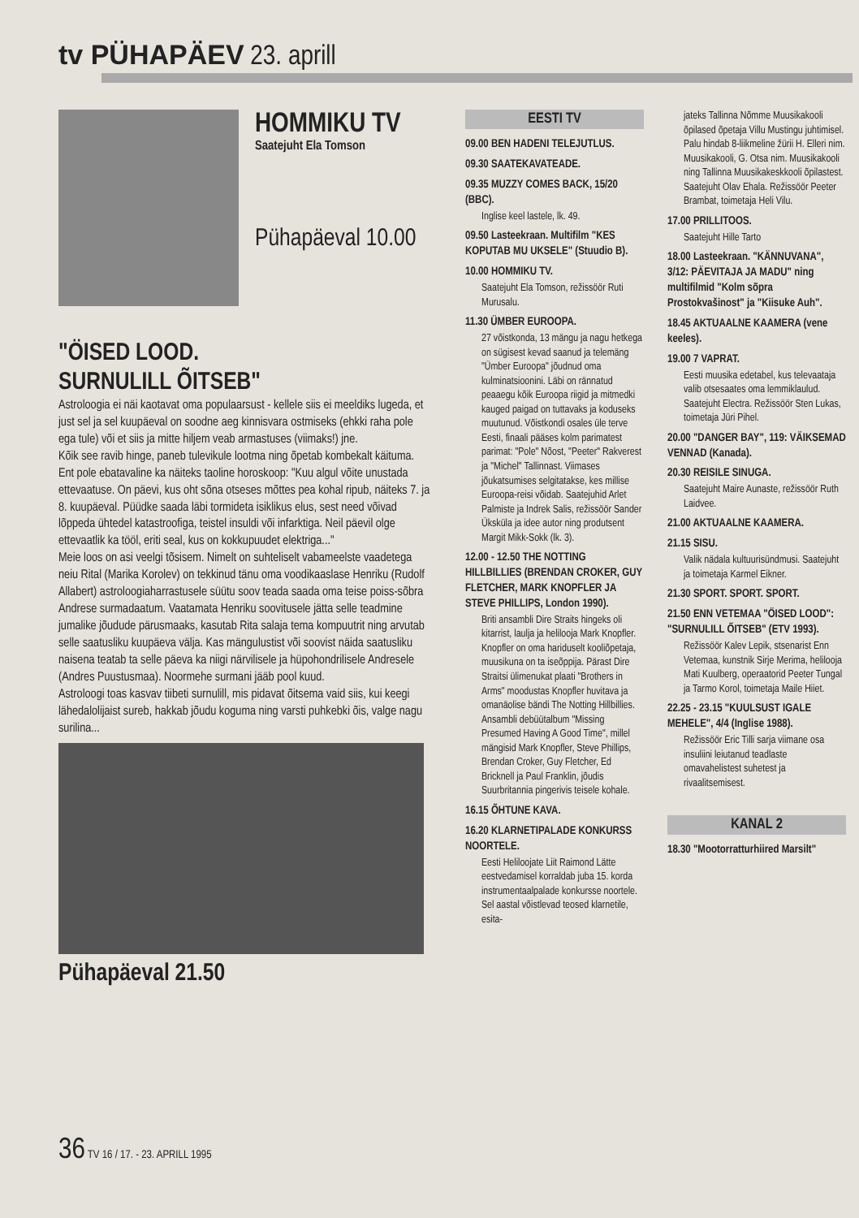tv PÜHAPÄEV 23. aprill
HOMMIKU TV
Saatejuht Ela Tomson
Pühapäeval 10.00
"ÖISED LOOD.
SURNULILL ÕITSEB"
Astroloogia ei näi kaotavat oma populaarsust - kellele siis ei meeldiks lugeda, et just sel ja sel kuupäeval on soodne aeg kinnisvara ostmiseks (ehkki raha pole ega tule) või et siis ja mitte hiljem veab armastuses (viimaks!) jne.
Kõik see ravib hinge, paneb tulevikule lootma ning õpetab kombekalt käituma. Ent pole ebatavaline ka näiteks taoline horoskoop: "Kuu algul võite unustada ettevaatuse. On päevi, kus oht sõna otseses mõttes pea kohal ripub, näiteks 7. ja 8. kuupäeval. Püüdke saada läbi tormideta isiklikus elus, sest need võivad lõppeda ühtedel katastroofiga, teistel insuldi või infarktiga. Neil päevil olge ettevaatlik ka tööl, eriti seal, kus on kokkupuudet elektriga..."
Meie loos on asi veelgi tõsisem. Nimelt on suhteliselt vabameelste vaadetega neiu Rital (Marika Korolev) on tekkinud tänu oma voodikaaslase Henriku (Rudolf Allabert) astroloogiaharrastusele süütu soov teada saada oma teise poiss-sõbra Andrese surmadaatum. Vaatamata Henriku soovitusele jätta selle teadmine jumalike jõudude pärusmaaks, kasutab Rita salaja tema kompuutrit ning arvutab selle saatusliku kuupäeva välja. Kas mängulustist või soovist näida saatusliku naisena teatab ta selle päeva ka niigi närvilisele ja hüpohondrilisele Andresele (Andres Puustusmaa). Noormehe surmani jääb pool kuud.
Astroloogi toas kasvav tiibeti surnulill, mis pidavat õitsema vaid siis, kui keegi lähedalolijaist sureb, hakkab jõudu koguma ning varsti puhkebki õis, valge nagu surilina...
Pühapäeval 21.50
EESTI TV
09.00 BEN HADENI TELEJUTLUS.
09.30 SAATEKAVATEADE.
09.35 MUZZY COMES BACK, 15/20 (BBC).
Inglise keel lastele, lk. 49.
09.50 Lasteekraan. Multifilm "KES KOPUTAB MU UKSELE" (Stuudio B).
10.00 HOMMIKU TV.
Saatejuht Ela Tomson, režissöör Ruti Murusalu.
11.30 ÜMBER EUROOPA.
27 võistkonda, 13 mängu ja nagu hetkega on sügisest kevad saanud ja telemäng "Ümber Euroopa" jõudnud oma kulminatsioonini. Läbi on rännatud peaaegu kõik Euroopa riigid ja mitmedki kauged paigad on tuttavaks ja koduseks muutunud. Võistkondi osales üle terve Eesti, finaali pääses kolm parimatest parimat: "Pole" Nõost, "Peeter" Rakverest ja "Michel" Tallinnast. Viimases jõukatsumises selgitatakse, kes millise Euroopa-reisi võidab. Saatejuhid Arlet Palmiste ja Indrek Salis, režissöör Sander Üksküla ja idee autor ning produtsent Margit Mikk-Sokk (lk. 3).
12.00 - 12.50 THE NOTTING HILLBILLIES (BRENDAN CROKER, GUY FLETCHER, MARK KNOPFLER JA STEVE PHILLIPS, London 1990).
Briti ansambli Dire Straits hingeks oli kitarrist, laulja ja helilooja Mark Knopfler. Knopfler on oma hariduselt kooliõpetaja, muusikuna on ta iseõppija. Pärast Dire Straitsi ülimenukat plaati "Brothers in Arms" moodustas Knopfler huvitava ja omanäolise bändi The Notting Hillbillies. Ansambli debüütalbum "Missing Presumed Having A Good Time", millel mängisid Mark Knopfler, Steve Phillips, Brendan Croker, Guy Fletcher, Ed Bricknell ja Paul Franklin, jõudis Suurbritannia pingerivis teisele kohale.
16.15 ÕHTUNE KAVA.
16.20 KLARNETIPALADE KONKURSS NOORTELE.
Eesti Heliloojate Liit Raimond Lätte eestvedamisel korraldab juba 15. korda instrumentaalpalade konkursse noortele. Sel aastal võistlevad teosed klarnetile, esita-
jateks Tallinna Nõmme Muusikakooli õpilased õpetaja Villu Mustingu juhtimisel. Palu hindab 8-liikmeline žürii H. Elleri nim. Muusikakooli, G. Otsa nim. Muusikakooli ning Tallinna Muusikakeskkooli õpilastest. Saatejuht Olav Ehala. Režissöör Peeter Brambat, toimetaja Heli Vilu.
17.00 PRILLITOOS.
Saatejuht Hille Tarto
18.00 Lasteekraan. "KÄNNUVANA", 3/12: PÄEVITAJA JA MADU" ning multifilmid "Kolm sõpra Prostokvašinost" ja "Kiisuke Auh".
18.45 AKTUAALNE KAAMERA (vene keeles).
19.00 7 VAPRAT.
Eesti muusika edetabel, kus televaataja valib otsesaates oma lemmiklaulud. Saatejuht Electra. Režissöör Sten Lukas, toimetaja Jüri Pihel.
20.00 "DANGER BAY", 119: VÄIKSEMAD VENNAD (Kanada).
20.30 REISILE SINUGA.
Saatejuht Maire Aunaste, režissöör Ruth Laidvee.
21.00 AKTUAALNE KAAMERA.
21.15 SISU.
Valik nädala kultuurisündmusi. Saatejuht ja toimetaja Karmel Eikner.
21.30 SPORT. SPORT. SPORT.
21.50 ENN VETEMAA "ÖISED LOOD": "SURNULILL ÕITSEB" (ETV 1993).
Režissöör Kalev Lepik, stsenarist Enn Vetemaa, kunstnik Sirje Merima, helilooja Mati Kuulberg, operaatorid Peeter Tungal ja Tarmo Korol, toimetaja Maile Hiiet.
22.25 - 23.15 "KUULSUST IGALE MEHELE", 4/4 (Inglise 1988).
Režissöör Eric Tilli sarja viimane osa insuliini leiutanud teadlaste omavahelistest suhetest ja rivaalitsemisest.
KANAL 2
18.30 "Mootorratturhiired Marsilt"
36 TV 16 / 17. - 23. APRILL 1995